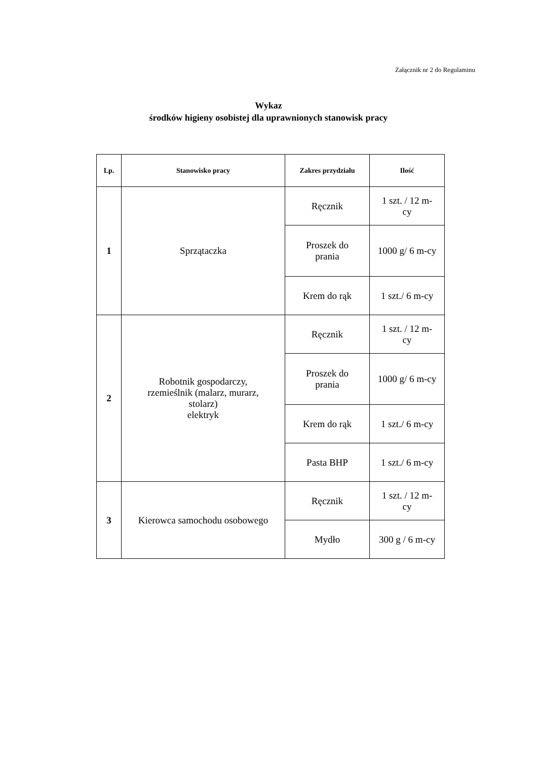Załącznik nr 2 do Regulaminu
Wykaz
środków higieny osobistej dla uprawnionych stanowisk pracy
| Lp. | Stanowisko pracy | Zakres przydziału | Ilość |
| --- | --- | --- | --- |
| 1 | Sprzątaczka | Ręcznik | 1 szt. / 12 m- cy |
| | | Proszek do prania | 1000 g/ 6 m-cy |
| | | Krem do rąk | 1 szt./ 6 m-cy |
| 2 | Robotnik gospodarczy, rzemieślnik (malarz, murarz, stolarz) elektryk | Ręcznik | 1 szt. / 12 m- cy |
| | | Proszek do prania | 1000 g/ 6 m-cy |
| | | Krem do rąk | 1 szt./ 6 m-cy |
| | | Pasta BHP | 1 szt./ 6 m-cy |
| 3 | Kierowca samochodu osobowego | Ręcznik | 1 szt. / 12 m- cy |
| | | Mydło | 300 g / 6 m-cy |